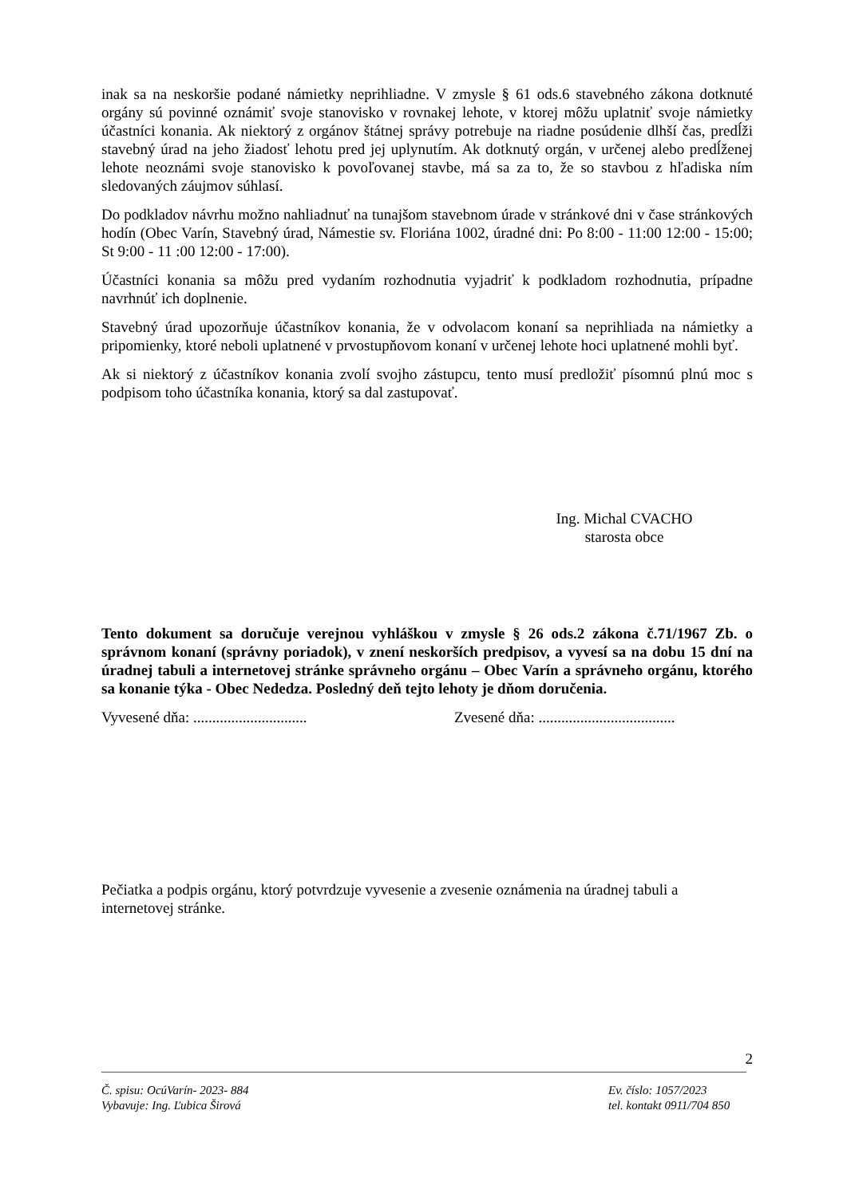inak sa na neskoršie podané námietky neprihliadne. V zmysle § 61 ods.6 stavebného zákona dotknuté orgány sú povinné oznámiť svoje stanovisko v rovnakej lehote, v ktorej môžu uplatniť svoje námietky účastníci konania. Ak niektorý z orgánov štátnej správy potrebuje na riadne posúdenie dlhší čas, predĺži stavebný úrad na jeho žiadosť lehotu pred jej uplynutím. Ak dotknutý orgán, v určenej alebo predĺženej lehote neoznámi svoje stanovisko k povoľovanej stavbe, má sa za to, že so stavbou z hľadiska ním sledovaných záujmov súhlasí.
Do podkladov návrhu možno nahliadnuť na tunajšom stavebnom úrade v stránkové dni v čase stránkových hodín (Obec Varín, Stavebný úrad, Námestie sv. Floriána 1002, úradné dni: Po 8:00 - 11:00 12:00 - 15:00; St 9:00 - 11 :00 12:00 - 17:00).
Účastníci konania sa môžu pred vydaním rozhodnutia vyjadriť k podkladom rozhodnutia, prípadne navrhnúť ich doplnenie.
Stavebný úrad upozorňuje účastníkov konania, že v odvolacom konaní sa neprihliada na námietky a pripomienky, ktoré neboli uplatnené v prvostupňovom konaní v určenej lehote hoci uplatnené mohli byť.
Ak si niektorý z účastníkov konania zvolí svojho zástupcu, tento musí predložiť písomnú plnú moc s podpisom toho účastníka konania, ktorý sa dal zastupovať.
Ing. Michal CVACHO
starosta obce
Tento dokument sa doručuje verejnou vyhláškou v zmysle § 26 ods.2 zákona č.71/1967 Zb. o správnom konaní (správny poriadok), v znení neskorších predpisov, a vyvesí sa na dobu 15 dní na úradnej tabuli a internetovej stránke správneho orgánu – Obec Varín a správneho orgánu, ktorého sa konanie týka - Obec Nededza. Posledný deň tejto lehoty je dňom doručenia.
Vyvesené dňa: .............................. Zvesené dňa: ....................................
Pečiatka a podpis orgánu, ktorý potvrdzuje vyvesenie a zvesenie oznámenia na úradnej tabuli a internetovej stránke.
2
Č. spisu: OcúVarín- 2023- 884 Ev. číslo: 1057/2023
Vybavuje: Ing. Ľubica Širová tel. kontakt 0911/704 850